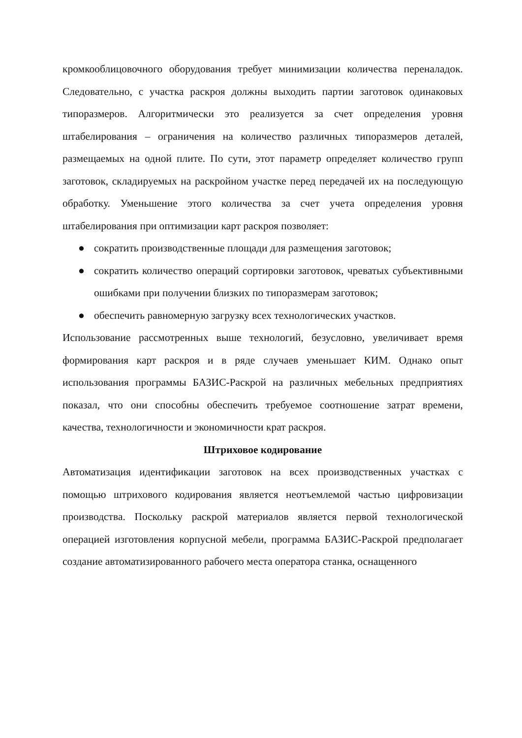кромкооблицовочного оборудования требует минимизации количества переналадок. Следовательно, с участка раскроя должны выходить партии заготовок одинаковых типоразмеров. Алгоритмически это реализуется за счет определения уровня штабелирования – ограничения на количество различных типоразмеров деталей, размещаемых на одной плите. По сути, этот параметр определяет количество групп заготовок, складируемых на раскройном участке перед передачей их на последующую обработку. Уменьшение этого количества за счет учета определения уровня штабелирования при оптимизации карт раскроя позволяет:
● сократить производственные площади для размещения заготовок;
● сократить количество операций сортировки заготовок, чреватых субъективными ошибками при получении близких по типоразмерам заготовок;
● обеспечить равномерную загрузку всех технологических участков.
Использование рассмотренных выше технологий, безусловно, увеличивает время формирования карт раскроя и в ряде случаев уменьшает КИМ. Однако опыт использования программы БАЗИС-Раскрой на различных мебельных предприятиях показал, что они способны обеспечить требуемое соотношение затрат времени, качества, технологичности и экономичности крат раскроя.
Штриховое кодирование
Автоматизация идентификации заготовок на всех производственных участках с помощью штрихового кодирования является неотъемлемой частью цифровизации производства. Поскольку раскрой материалов является первой технологической операцией изготовления корпусной мебели, программа БАЗИС-Раскрой предполагает создание автоматизированного рабочего места оператора станка, оснащенного